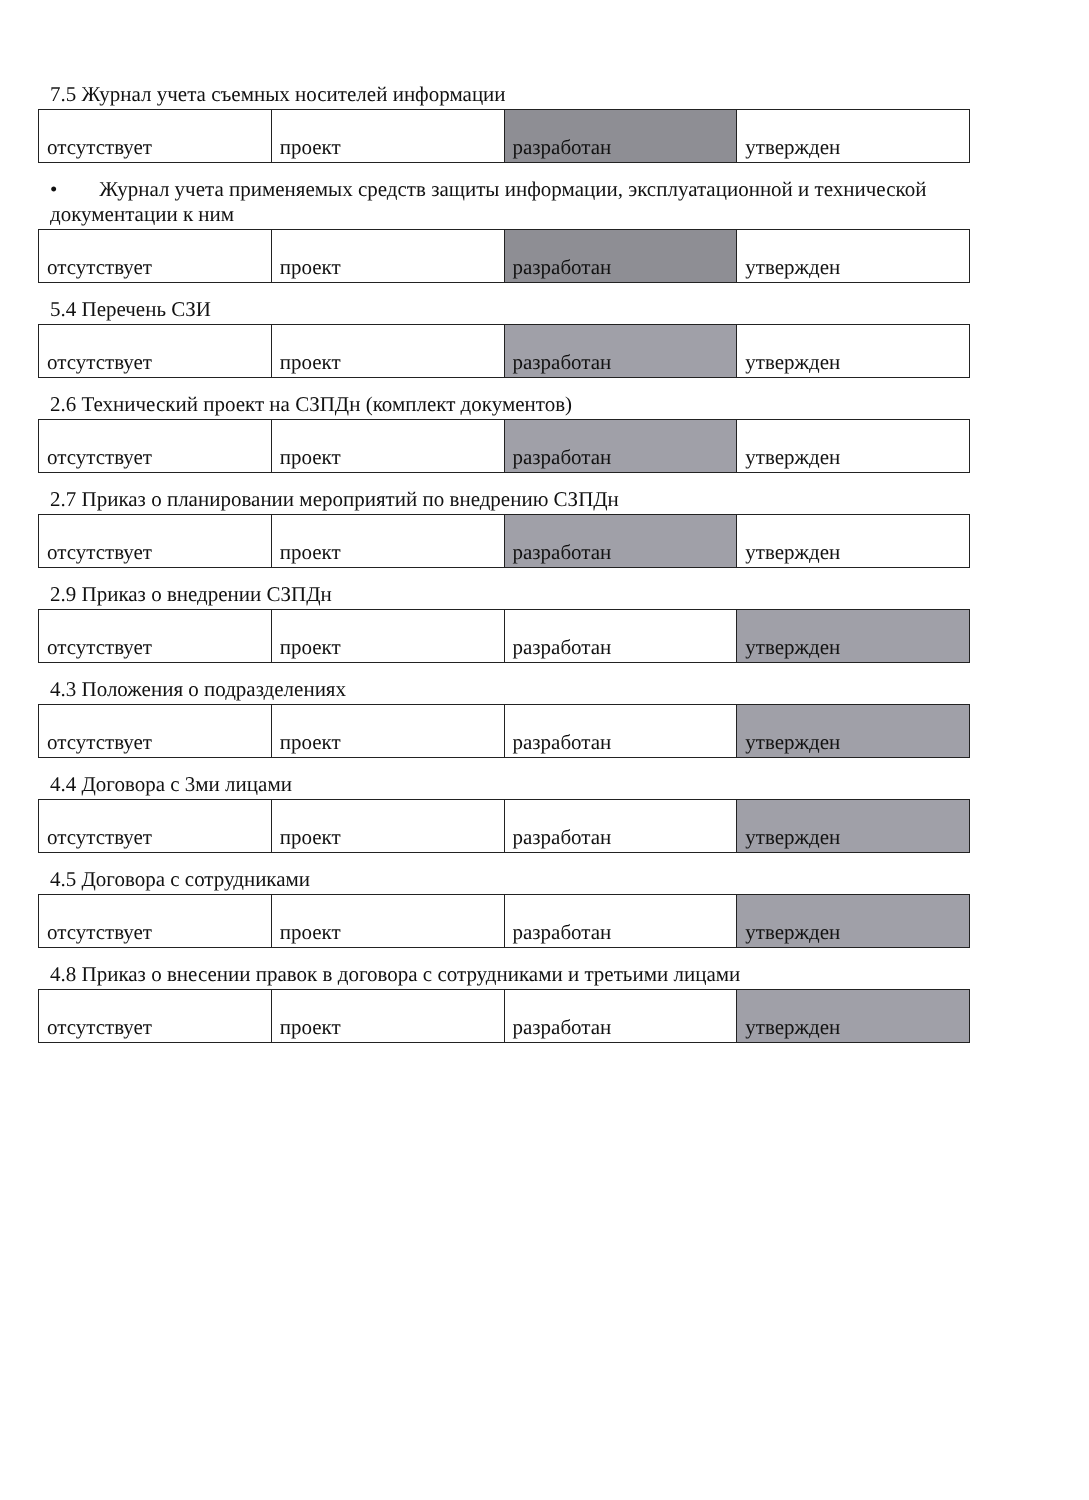7.5 Журнал учета съемных носителей информации
| отсутствует | проект | разработан | утвержден |
• Журнал учета применяемых средств защиты информации, эксплуатационной и технической документации к ним
| отсутствует | проект | разработан | утвержден |
5.4 Перечень СЗИ
| отсутствует | проект | разработан | утвержден |
2.6 Технический проект на СЗПДн (комплект документов)
| отсутствует | проект | разработан | утвержден |
2.7 Приказ о планировании мероприятий по внедрению СЗПДн
| отсутствует | проект | разработан | утвержден |
2.9 Приказ о внедрении СЗПДн
| отсутствует | проект | разработан | утвержден |
4.3 Положения о подразделениях
| отсутствует | проект | разработан | утвержден |
4.4 Договора с 3ми лицами
| отсутствует | проект | разработан | утвержден |
4.5 Договора с сотрудниками
| отсутствует | проект | разработан | утвержден |
4.8 Приказ о внесении правок в договора с сотрудниками и третьими лицами
| отсутствует | проект | разработан | утвержден |